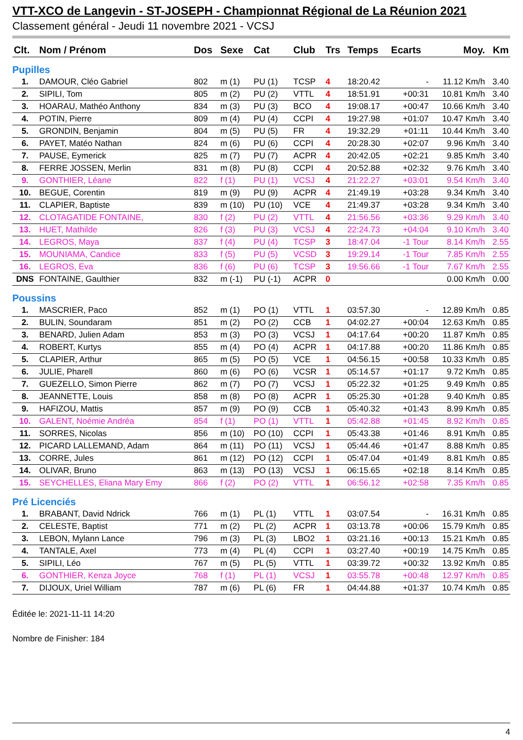VTT-XCO de Langevin - ST-JOSEPH - Championnat Régional de La Réunion 2021
Classement général - Jeudi 11 novembre 2021 - VCSJ
| Clt. | Nom / Prénom | Dos | Sexe | Cat | Club | Trs | Temps | Ecarts | Moy. | Km |
| --- | --- | --- | --- | --- | --- | --- | --- | --- | --- | --- |
| Pupilles | | | | | | | | | | |
| 1. | DAMOUR, Cléo Gabriel | 802 | m (1) | PU (1) | TCSP | 4 | 18:20.42 | - | 11.12 Km/h | 3.40 |
| 2. | SIPILI, Tom | 805 | m (2) | PU (2) | VTTL | 4 | 18:51.91 | +00:31 | 10.81 Km/h | 3.40 |
| 3. | HOARAU, Mathéo Anthony | 834 | m (3) | PU (3) | BCO | 4 | 19:08.17 | +00:47 | 10.66 Km/h | 3.40 |
| 4. | POTIN, Pierre | 809 | m (4) | PU (4) | CCPI | 4 | 19:27.98 | +01:07 | 10.47 Km/h | 3.40 |
| 5. | GRONDIN, Benjamin | 804 | m (5) | PU (5) | FR | 4 | 19:32.29 | +01:11 | 10.44 Km/h | 3.40 |
| 6. | PAYET, Matéo Nathan | 824 | m (6) | PU (6) | CCPI | 4 | 20:28.30 | +02:07 | 9.96 Km/h | 3.40 |
| 7. | PAUSE, Eymerick | 825 | m (7) | PU (7) | ACPR | 4 | 20:42.05 | +02:21 | 9.85 Km/h | 3.40 |
| 8. | FERRE JOSSEN, Merlin | 831 | m (8) | PU (8) | CCPI | 4 | 20:52.88 | +02:32 | 9.76 Km/h | 3.40 |
| 9. | GONTHIER, Léane | 822 | f (1) | PU (1) | VCSJ | 4 | 21:22.27 | +03:01 | 9.54 Km/h | 3.40 |
| 10. | BEGUE, Corentin | 819 | m (9) | PU (9) | ACPR | 4 | 21:49.19 | +03:28 | 9.34 Km/h | 3.40 |
| 11. | CLAPIER, Baptiste | 839 | m (10) | PU (10) | VCE | 4 | 21:49.37 | +03:28 | 9.34 Km/h | 3.40 |
| 12. | CLOTAGATIDE FONTAINE, | 830 | f (2) | PU (2) | VTTL | 4 | 21:56.56 | +03:36 | 9.29 Km/h | 3.40 |
| 13. | HUET, Mathilde | 826 | f (3) | PU (3) | VCSJ | 4 | 22:24.73 | +04:04 | 9.10 Km/h | 3.40 |
| 14. | LEGROS, Maya | 837 | f (4) | PU (4) | TCSP | 3 | 18:47.04 | -1 Tour | 8.14 Km/h | 2.55 |
| 15. | MOUNIAMA, Candice | 833 | f (5) | PU (5) | VCSD | 3 | 19:29.14 | -1 Tour | 7.85 Km/h | 2.55 |
| 16. | LEGROS, Eva | 836 | f (6) | PU (6) | TCSP | 3 | 19:56.66 | -1 Tour | 7.67 Km/h | 2.55 |
| DNS | FONTAINE, Gaulthier | 832 | m (-1) | PU (-1) | ACPR | 0 | | | 0.00 Km/h | 0.00 |
| Poussins | | | | | | | | | | |
| 1. | MASCRIER, Paco | 852 | m (1) | PO (1) | VTTL | 1 | 03:57.30 | - | 12.89 Km/h | 0.85 |
| 2. | BULIN, Soundaram | 851 | m (2) | PO (2) | CCB | 1 | 04:02.27 | +00:04 | 12.63 Km/h | 0.85 |
| 3. | BENARD, Julien Adam | 853 | m (3) | PO (3) | VCSJ | 1 | 04:17.64 | +00:20 | 11.87 Km/h | 0.85 |
| 4. | ROBERT, Kurtys | 855 | m (4) | PO (4) | ACPR | 1 | 04:17.88 | +00:20 | 11.86 Km/h | 0.85 |
| 5. | CLAPIER, Arthur | 865 | m (5) | PO (5) | VCE | 1 | 04:56.15 | +00:58 | 10.33 Km/h | 0.85 |
| 6. | JULIE, Pharell | 860 | m (6) | PO (6) | VCSR | 1 | 05:14.57 | +01:17 | 9.72 Km/h | 0.85 |
| 7. | GUEZELLO, Simon Pierre | 862 | m (7) | PO (7) | VCSJ | 1 | 05:22.32 | +01:25 | 9.49 Km/h | 0.85 |
| 8. | JEANNETTE, Louis | 858 | m (8) | PO (8) | ACPR | 1 | 05:25.30 | +01:28 | 9.40 Km/h | 0.85 |
| 9. | HAFIZOU, Mattis | 857 | m (9) | PO (9) | CCB | 1 | 05:40.32 | +01:43 | 8.99 Km/h | 0.85 |
| 10. | GALENT, Noémie Andréa | 854 | f (1) | PO (1) | VTTL | 1 | 05:42.88 | +01:45 | 8.92 Km/h | 0.85 |
| 11. | SORRES, Nicolas | 856 | m (10) | PO (10) | CCPI | 1 | 05:43.38 | +01:46 | 8.91 Km/h | 0.85 |
| 12. | PICARD LALLEMAND, Adam | 864 | m (11) | PO (11) | VCSJ | 1 | 05:44.46 | +01:47 | 8.88 Km/h | 0.85 |
| 13. | CORRE, Jules | 861 | m (12) | PO (12) | CCPI | 1 | 05:47.04 | +01:49 | 8.81 Km/h | 0.85 |
| 14. | OLIVAR, Bruno | 863 | m (13) | PO (13) | VCSJ | 1 | 06:15.65 | +02:18 | 8.14 Km/h | 0.85 |
| 15. | SEYCHELLES, Eliana Mary Emy | 866 | f (2) | PO (2) | VTTL | 1 | 06:56.12 | +02:58 | 7.35 Km/h | 0.85 |
| Pré Licenciés | | | | | | | | | | |
| 1. | BRABANT, David Ndrick | 766 | m (1) | PL (1) | VTTL | 1 | 03:07.54 | - | 16.31 Km/h | 0.85 |
| 2. | CELESTE, Baptist | 771 | m (2) | PL (2) | ACPR | 1 | 03:13.78 | +00:06 | 15.79 Km/h | 0.85 |
| 3. | LEBON, Mylann Lance | 796 | m (3) | PL (3) | LBO2 | 1 | 03:21.16 | +00:13 | 15.21 Km/h | 0.85 |
| 4. | TANTALE, Axel | 773 | m (4) | PL (4) | CCPI | 1 | 03:27.40 | +00:19 | 14.75 Km/h | 0.85 |
| 5. | SIPILI, Léo | 767 | m (5) | PL (5) | VTTL | 1 | 03:39.72 | +00:32 | 13.92 Km/h | 0.85 |
| 6. | GONTHIER, Kenza Joyce | 768 | f (1) | PL (1) | VCSJ | 1 | 03:55.78 | +00:48 | 12.97 Km/h | 0.85 |
| 7. | DIJOUX, Uriel William | 787 | m (6) | PL (6) | FR | 1 | 04:44.88 | +01:37 | 10.74 Km/h | 0.85 |
Éditée le: 2021-11-11 14:20
Nombre de Finisher: 184
4